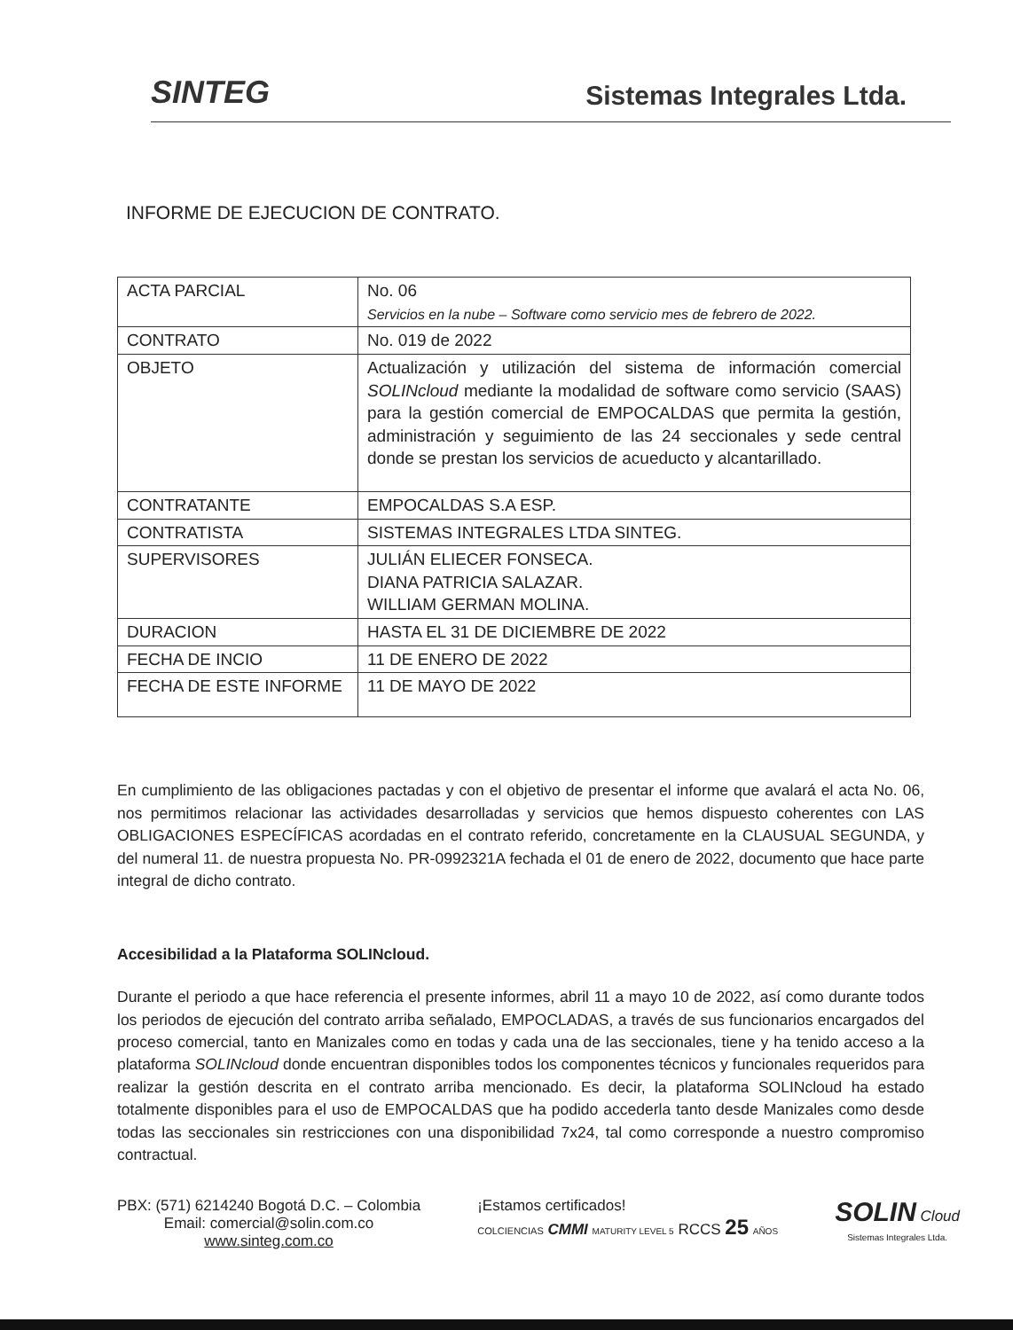SINTEG
Sistemas Integrales Ltda.
INFORME DE EJECUCION DE CONTRATO.
| ACTA PARCIAL | No. 06 Servicios en la nube – Software como servicio mes de febrero de 2022. |
| CONTRATO | No. 019 de 2022 |
| OBJETO | Actualización y utilización del sistema de información comercial SOLINcloud mediante la modalidad de software como servicio (SAAS) para la gestión comercial de EMPOCALDAS que permita la gestión, administración y seguimiento de las 24 seccionales y sede central donde se prestan los servicios de acueducto y alcantarillado. |
| CONTRATANTE | EMPOCALDAS S.A ESP. |
| CONTRATISTA | SISTEMAS INTEGRALES LTDA SINTEG. |
| SUPERVISORES | JULIÁN ELIECER FONSECA. DIANA PATRICIA SALAZAR. WILLIAM GERMAN MOLINA. |
| DURACION | HASTA EL 31 DE DICIEMBRE DE 2022 |
| FECHA DE INCIO | 11 DE ENERO DE 2022 |
| FECHA DE ESTE INFORME | 11 DE MAYO DE 2022 |
En cumplimiento de las obligaciones pactadas y con el objetivo de presentar el informe que avalará el acta No. 06, nos permitimos relacionar las actividades desarrolladas y servicios que hemos dispuesto coherentes con LAS OBLIGACIONES ESPECÍFICAS acordadas en el contrato referido, concretamente en la CLAUSUAL SEGUNDA, y del numeral 11. de nuestra propuesta No. PR-0992321A fechada el 01 de enero de 2022, documento que hace parte integral de dicho contrato.
Accesibilidad a la Plataforma SOLINcloud.
Durante el periodo a que hace referencia el presente informes, abril 11 a mayo 10 de 2022, así como durante todos los periodos de ejecución del contrato arriba señalado, EMPOCLADAS, a través de sus funcionarios encargados del proceso comercial, tanto en Manizales como en todas y cada una de las seccionales, tiene y ha tenido acceso a la plataforma SOLINcloud donde encuentran disponibles todos los componentes técnicos y funcionales requeridos para realizar la gestión descrita en el contrato arriba mencionado. Es decir, la plataforma SOLINcloud ha estado totalmente disponibles para el uso de EMPOCALDAS que ha podido accederla tanto desde Manizales como desde todas las seccionales sin restricciones con una disponibilidad 7x24, tal como corresponde a nuestro compromiso contractual.
PBX: (571) 6214240 Bogotá D.C. – Colombia
Email: comercial@solin.com.co
www.sinteg.com.co
¡Estamos certificados!
COLCIENCIAS CMMI MATURITY LEVEL 5 RCCS 25 AÑOS
SOLIN Cloud
Sistemas Integrales Ltda.